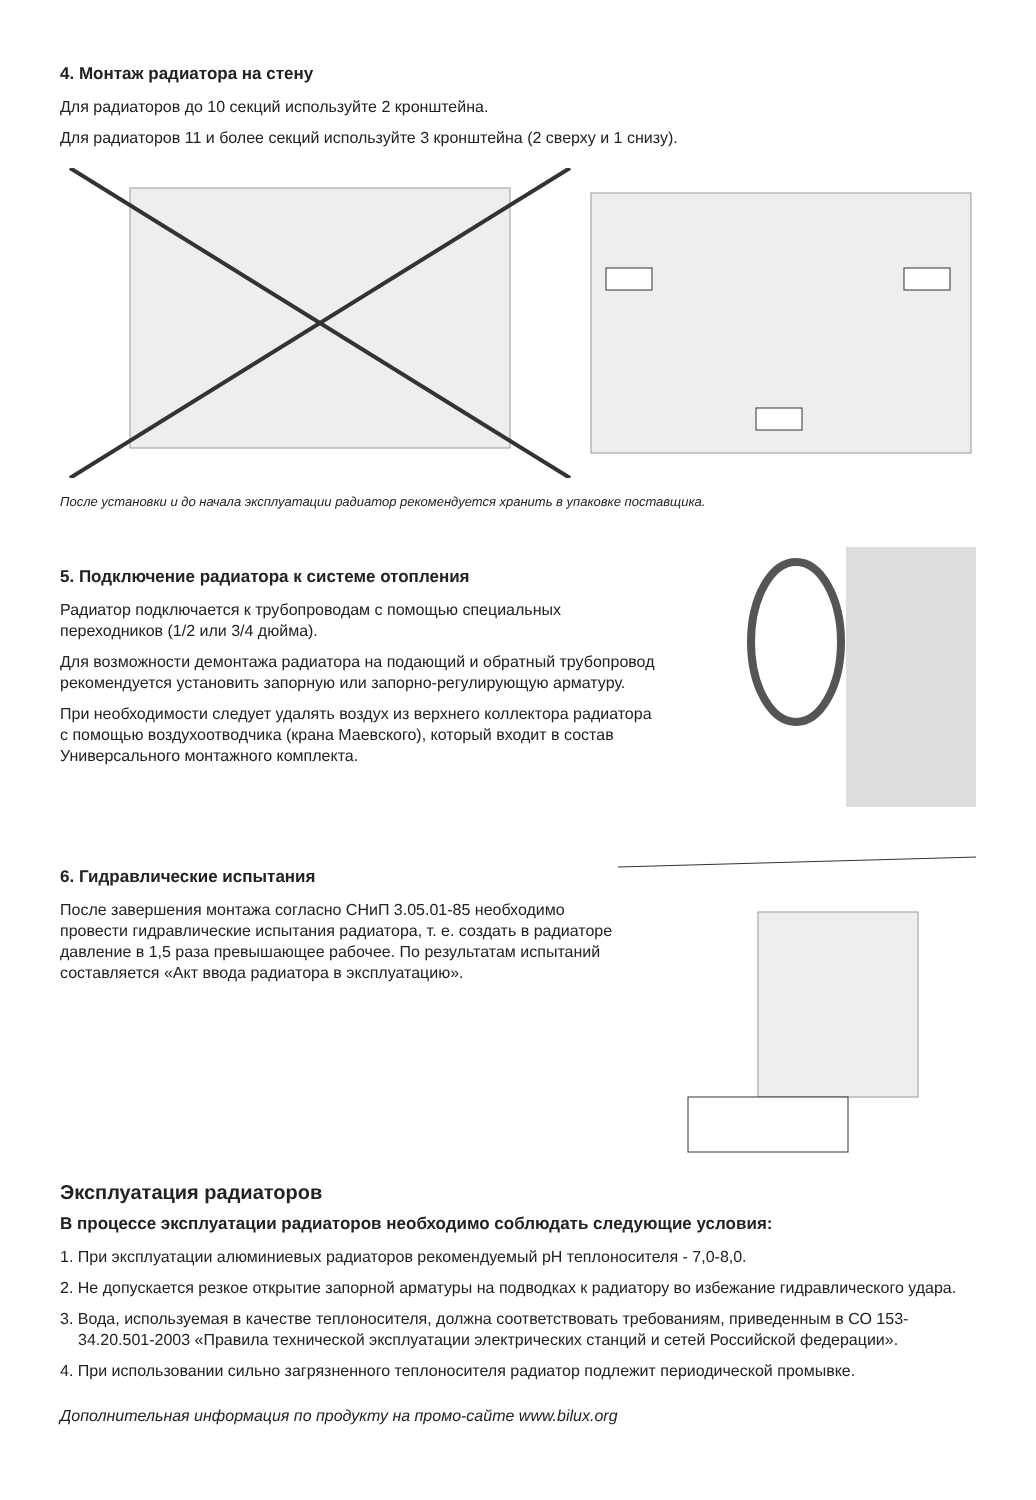4. Монтаж радиатора на стену
Для радиаторов до 10 секций используйте 2 кронштейна.
Для радиаторов 11 и более секций используйте 3 кронштейна (2 сверху и 1 снизу).
После установки и до начала эксплуатации радиатор рекомендуется хранить в упаковке поставщика.
5. Подключение радиатора к системе отопления
Радиатор подключается к трубопроводам с помощью специальных переходников (1/2 или 3/4 дюйма).
Для возможности демонтажа радиатора на подающий и обратный трубопровод рекомендуется установить запорную или запорно-регулирующую арматуру.
При необходимости следует удалять воздух из верхнего коллектора радиатора с помощью воздухоотводчика (крана Маевского), который входит в состав Универсального монтажного комплекта.
6. Гидравлические испытания
После завершения монтажа согласно СНиП 3.05.01-85 необходимо провести гидравлические испытания радиатора, т. е. создать в радиаторе давление в 1,5 раза превышающее рабочее. По результатам испытаний составляется «Акт ввода радиатора в эксплуатацию».
Эксплуатация радиаторов
В процессе эксплуатации радиаторов необходимо соблюдать следующие условия:
1. При эксплуатации алюминиевых радиаторов рекомендуемый pH теплоносителя - 7,0-8,0.
2. Не допускается резкое открытие запорной арматуры на подводках к радиатору во избежание гидравлического удара.
3. Вода, используемая в качестве теплоносителя, должна соответствовать требованиям, приведенным в СО 153-34.20.501-2003 «Правила технической эксплуатации электрических станций и сетей Российской федерации».
4. При использовании сильно загрязненного теплоносителя радиатор подлежит периодической промывке.
Дополнительная информация по продукту на промо-сайте www.bilux.org